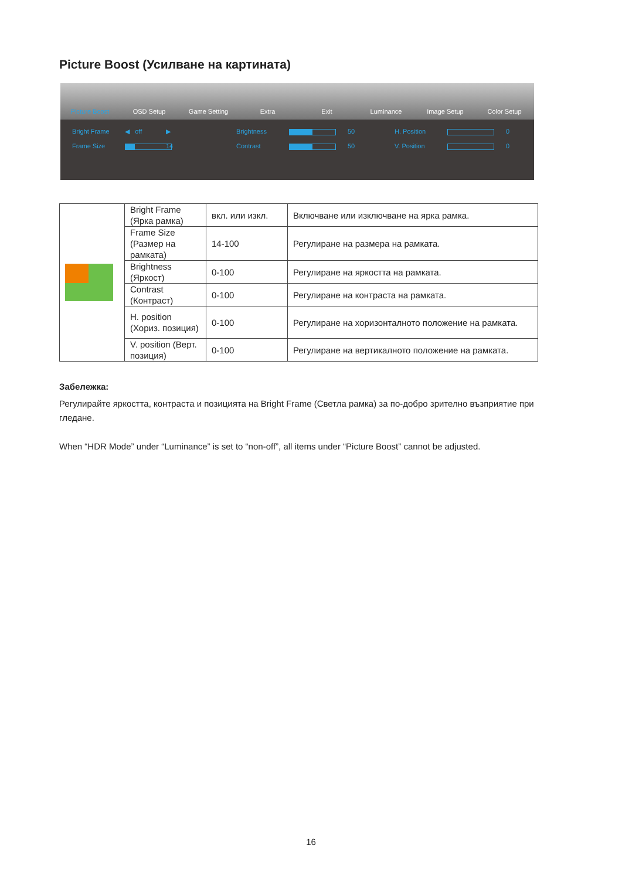Picture Boost (Усилване на картината)
Picture Boost
OSD Setup
Game Setting
Extra
Exit
Luminance
Image Setup
Color Setup
Bright Frame ◀ off ▶ Brightness
50 H. Position
0 Frame Size
14 Contrast
50 V. Position
0
| | Bright Frame (Ярка рамка) | вкл. или изкл. | Включване или изключване на ярка рамка. |
| | Frame Size (Размер на рамката) | 14-100 | Регулиране на размера на рамката. |
| | Brightness (Яркост) | 0-100 | Регулиране на яркостта на рамката. |
| | Contrast (Контраст) | 0-100 | Регулиране на контраста на рамката. |
| | H. position (Хориз. позиция) | 0-100 | Регулиране на хоризонталното положение на рамката. |
| | V. position (Верт. позиция) | 0-100 | Регулиране на вертикалното положение на рамката. |
Забележка:
Регулирайте яркостта, контраста и позицията на Bright Frame (Светла рамка) за по-добро зрително възприятие при гледане.
When “HDR Mode” under “Luminance” is set to “non-off”, all items under “Picture Boost” cannot be adjusted.
16